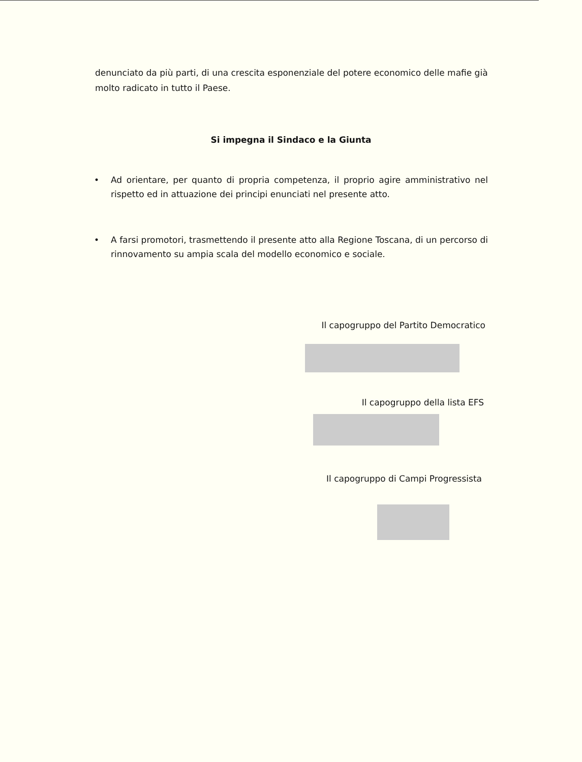denunciato da più parti, di una crescita esponenziale del potere economico delle mafie già molto radicato in tutto il Paese.
Si impegna il Sindaco e la Giunta
• Ad orientare, per quanto di propria competenza, il proprio agire amministrativo nel rispetto ed in attuazione dei principi enunciati nel presente atto.
• A farsi promotori, trasmettendo il presente atto alla Regione Toscana, di un percorso di rinnovamento su ampia scala del modello economico e sociale.
Il capogruppo del Partito Democratico
Il capogruppo della lista EFS
Il capogruppo di Campi Progressista